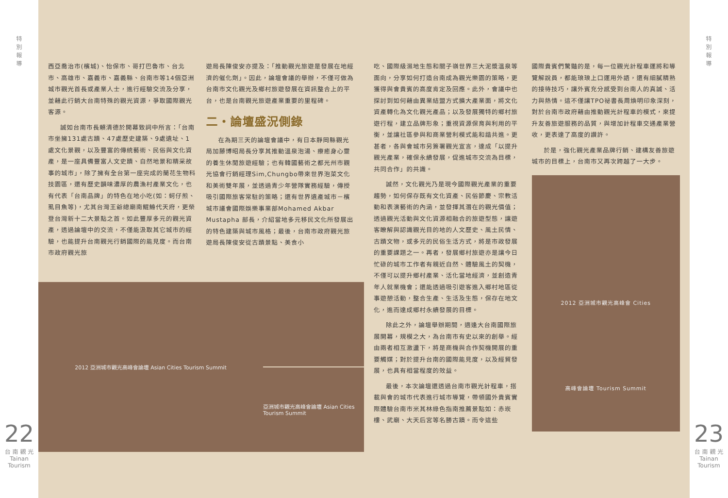特
別
報
導
22
台 南 觀 光
Tainan Tourism
西亞喬治市(檳城)、怡保市、哥打巴魯市、台北市、高雄市、嘉義市、嘉義縣、台南市等14個亞洲城市觀光首長或產業人士，進行經驗交流及分享，並藉此行銷大台南特殊的觀光資源，爭取國際觀光客源。
誠如台南市長賴清德於開幕致詞中所言：「台南市坐擁131處古蹟、47處歷史建築、9處遺址、1處文化景觀，以及豐富的傳統藝術、民俗與文化資產，是一座具備豐富人文史蹟、自然地景和精采故事的城市」，除了擁有全台第一座完成的蘭花生物科技園區，還有歷史韻味濃厚的農漁村產業文化，也有代表「台南品牌」的特色在地小吃(如：蚵仔煎、虱目魚等)，尤其台灣王爺總廟南鯤鯓代天府，更榮登台灣新十二大景點之首。如此豐厚多元的觀光資產，透過論壇中的交流，不僅能汲取其它城市的經驗，也能提升台南觀光行銷國際的能見度。而台南市政府觀光旅
遊局長陳俊安亦提及：「推動觀光旅遊是發展在地經濟的催化劑」。因此，論壇會議的舉辦，不僅可做為台南市文化觀光及鄉村旅遊發展在資訊整合上的平台，也是台南觀光旅遊產業重要的里程碑。
二・論壇盛況側錄
在為期三天的論壇會議中，有日本靜岡縣觀光局加藤博昭局長分享其推動溫泉泡湯、療癒身心靈的養生休閒旅遊經驗；也有韓國藝術之都光州市觀光協會行銷經理Sim,Chungbo帶來世界泡菜文化和美術雙年展，並透過青少年營隊實務經驗，傳授吸引國際旅客常駐的策略；還有世界遺產城市－檳城市議會國際娛樂事業部Mohamed Akbar Mustapha 部長，介紹當地多元移民文化所發展出的特色建築與城市風格；最後，台南市政府觀光旅遊局長陳俊安從古蹟景點、美食小
2012 亞洲城市觀光高峰會論壇 Asian Cities Tourism Summit 亞洲城市觀光高峰會論壇 Asian Cities Tourism Summit
吃、國際級濕地生態和關子嶺世界三大泥漿溫泉等面向，分享如何打造台南成為觀光樂園的策略，更獲得與會貴賓的高度肯定及回應。此外，會議中也探討到如何藉由異業結盟方式擴大產業面，將文化資產轉化為文化觀光產品；以及發展獨特的鄉村旅遊行程，建立品牌形象；重視資源保育與利用的平衡，並讓社區參與和商業營利模式能和諧共進。更甚者，各與會城市另簽署觀光宣言，達成「以提升觀光產業，確保永續發展，促進城市交流為目標，共同合作」的共識。
誠然，文化觀光乃是現今國際觀光產業的重要趨勢，如何保存既有文化資產、民俗節慶、宗教活動和表演藝術的內涵，並發揮其潛在的觀光價值；透過觀光活動與文化資源相融合的旅遊型態，讓遊客瞭解與認識觀光目的地的人文歷史、風土民情、古蹟文物，或多元的民俗生活方式，將是市政發展的重要課題之一。再者，發展鄉村旅遊亦是讓今日忙碌的城市工作者有親近自然、體驗風土的契機，不僅可以提升鄉村產業、活化當地經濟，並創造青年人就業機會；還能透過吸引遊客進入鄉村地區從事遊憩活動，整合生產、生活及生態，保存在地文化，進而達成鄉村永續發展的目標。
除此之外，論壇舉辦期間，適逢大台南國際旅展開幕，規模之大，為台南市有史以來的創舉。經由兩者相互激盪下，將是商機與合作契機開展的重要觸媒；對於提升台南的國際能見度，以及經貿發展，也具有相當程度的效益。
最後，本次論壇還透過台南市觀光計程車，搭載與會的城市代表進行城市導覽，帶領國外貴賓實際體驗台南市米其林綠色指南推薦景點如：赤崁樓、武廟、大天后宮等名勝古蹟。而令這些
國際貴賓們驚豔的是，每一位觀光計程車運將和導覽解說員，都能琅琅上口運用外語，還有細膩精熟的接待技巧，讓外賓充分感受到台南人的真誠、活力與熱情。這不僅讓TPO祕書長周煥明印象深刻，對於台南市政府藉由推動觀光計程車的模式，來提升友善旅遊服務的品質，與增加計程車交通產業營收，更表達了高度的讚許。
於是，強化觀光產業品牌行銷、建構友善旅遊城市的目標上，台南市又再次跨越了一大步。
2012 亞洲城市觀光高峰會 Cities
高峰會論壇 Tourism Summit
特
別
報
導
23
台 南 觀 光
Tainan Tourism